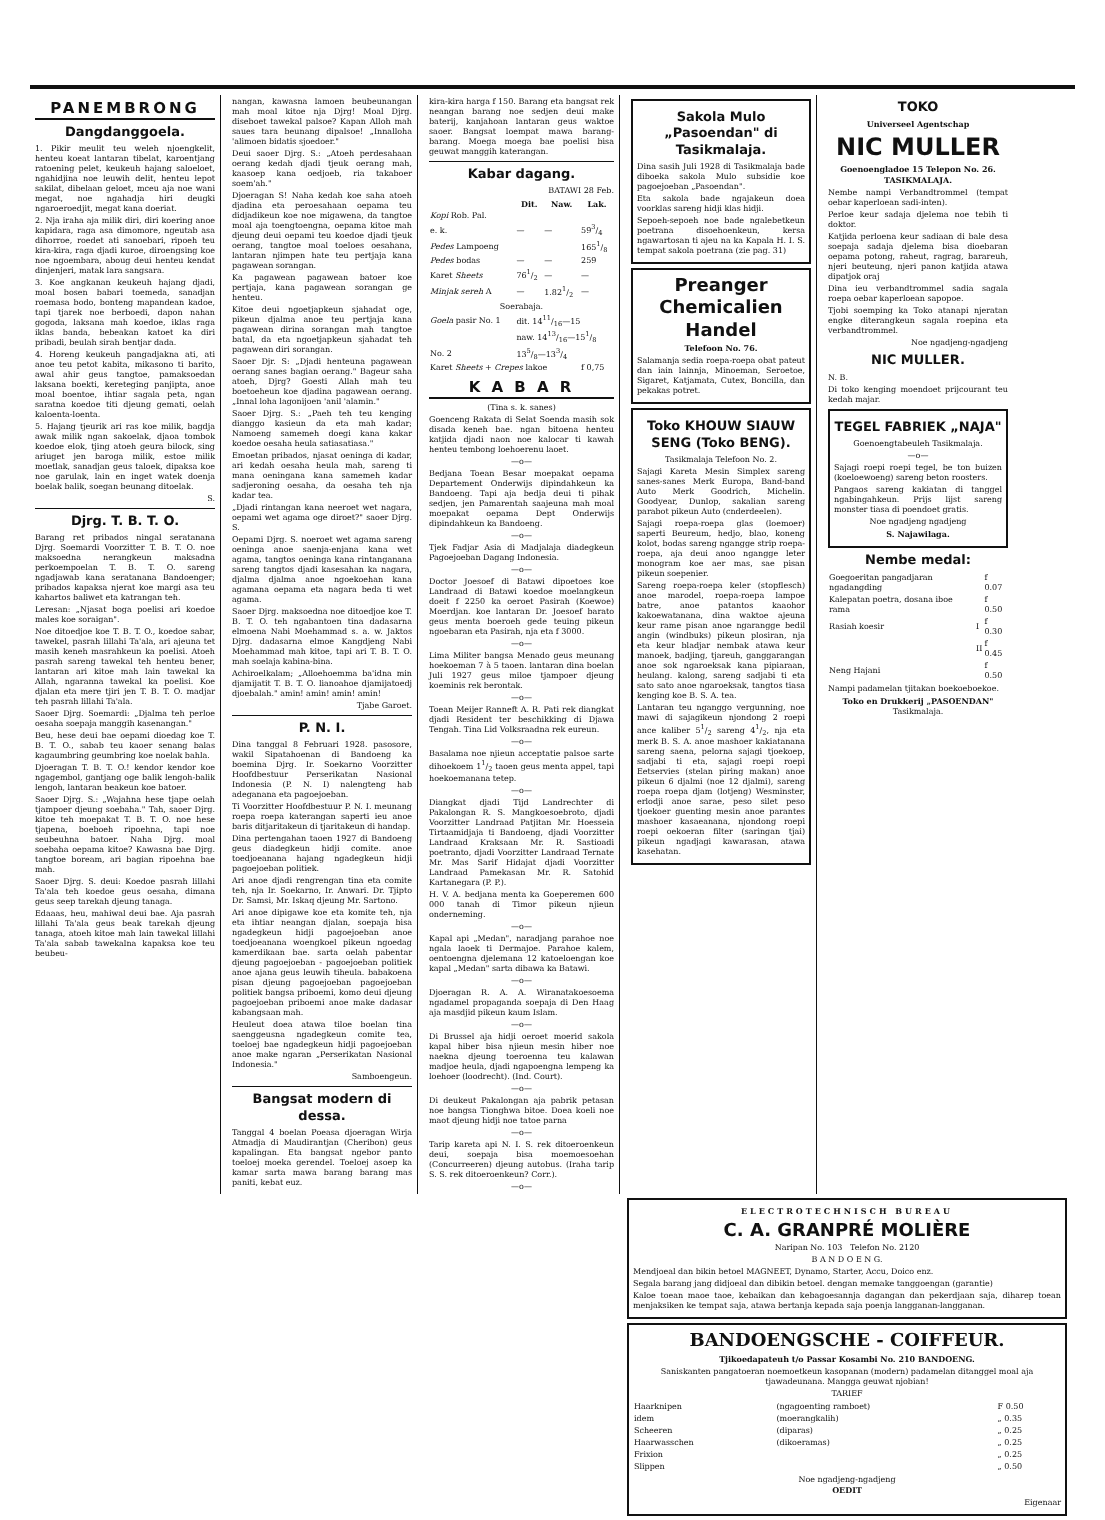PANEMBRONG
Dangdanggoela.
1. Pikir meulit teu weleh njoengkelit, henteu koeat lantaran tibelat, karoentjang ratoening pelet, keukeuh hajang saloeloet, ngahidjina noe leuwih delit, henteu lepot sakilat, dibelaan geloet, mceu aja noe wani megat, noe ngahadja hiri deugki ngaroeroedjit, megat kana doeriat.
2. Nja iraha aja milik diri, diri koering anoe kapidara, raga asa dimomore, ngeutab asa dihorroe, roedet ati sanoebari, ripoeh teu kira-kira, raga djadi kuroe, diroengsing koe noe ngoembara, aboug deui henteu kendat dinjenjeri, matak lara sangsara.
3. Koe angkanan keukeuh hajang djadi, moal bosen babari toemeda, sanadjan roemasa bodo, bonteng mapandean kadoe, tapi tjarek noe berboedi, dapon nahan gogoda, laksana mah koedoe, iklas raga iklas banda, bebeakan katoet ka diri pribadi, beulah sirah bentjar dada.
4. Horeng keukeuh pangadjakna ati, ati anoe teu petot kabita, mikasono ti barito, awal ahir geus tangtoe, pamaksoedan laksana boekti, kereteging panjipta, anoe moal boentoe, ihtiar sagala peta, ngan saratna koedoe titi djeung gemati, oelah kaloenta-loenta.
5. Hajang tjeurik ari ras koe milik, bagdja awak milik ngan sakoelak, djaoa tombok koedoe elok, tjing atoeh geura bilock, sing ariuget jen baroga milik, estoe milik moetlak, sanadjan geus taloek, dipaksa koe noe garulak, lain en inget watek doenja boelak balik, soegan beunang ditoelak.
S.
Djrg. T. B. T. O.
Barang ret pribados ningal seratanana Djrg. Soemardi Voorzitter T. B. T. O. noe maksoedna nerangkeun maksadna perkoempoelan T. B. T. O. sareng ngadjawab kana seratanana Bandoenger; pribados kapaksa njerat koe margi asa teu kahartos baliwet eta katrangan teh.
Leresan: „Njasat boga poelisi ari koedoe males koe soraigan".
Noe ditoedjoe koe T. B. T. O., koedoe sabar, tawekel, pasrah lillahi Ta'ala, ari ajeuna tet masih keneh masrahkeun ka poelisi. Atoeh pasrah sareng tawekal teh henteu bener, lantaran ari kitoe mah lain tawekal ka Allah, ngaranna tawekal ka poelisi. Koe djalan eta mere tjiri jen T. B. T. O. madjar teh pasrah lillahi Ta'ala.
Saoer Djrg. Soemardi: „Djalma teh perloe oesaha soepaja manggih kasenangan."
Beu, hese deui bae oepami dioedag koe T. B. T. O., sabab teu kaoer senang balas kagaumbring geumbring koe noelak bahla.
Djoeragan T. B. T. O.! kendor kendor koe ngagembol, gantjang oge balik lengoh-balik lengoh, lantaran beakeun koe batoer.
Saoer Djrg. S.: „Wajahna hese tjape oelah tjampoer djeung soebaha." Tah, saoer Djrg. kitoe teh moepakat T. B. T. O. noe hese tjapena, boeboeh ripoehna, tapi noe seubeuhna batoer. Naha Djrg. moal soebaha oepama kitoe? Kawasna bae Djrg. tangtoe boream, ari bagian ripoehna bae mah.
Saoer Djrg. S. deui: Koedoe pasrah lillahi Ta'ala teh koedoe geus oesaha, dimana geus seep tarekah djeung tanaga.
Edaaas, heu, mahiwal deui bae. Aja pasrah lillahi Ta'ala geus beak tarekah djeung tanaga, atoeh kitoe mah lain tawekal lillahi Ta'ala sabab tawekalna kapaksa koe teu beubeu-
nangan, kawasna lamoen beubeunangan mah moal kitoe nja Djrg! Moal Djrg. diseboet tawekal palsoe? Kapan Alloh mah saues tara beunang dipalsoe! „Innalloha 'alimoen bidatis sjoedoer."
Deui saoer Djrg. S.: „Atoeh perdesahaan oerang kedah djadi tjeuk oerang mah, kaasoep kana oedjoeb, ria takaboer soem'ah."
Djoeragan S! Naha kedah koe saha atoeh djadina eta peroesahaan oepama teu didjadikeun koe noe migawena, da tangtoe moal aja toengtoengna, oepama kitoe mah djeung deui oepami teu koedoe djadi tjeuk oerang, tangtoe moal toeloes oesahana, lantaran njimpen hate teu pertjaja kana pagawean sorangan.
Ka pagawean pagawean batoer koe pertjaja, kana pagawean sorangan ge henteu.
Kitoe deui ngoetjapkeun sjahadat oge, pikeun djalma anoe teu pertjaja kana pagawean dirina sorangan mah tangtoe batal, da eta ngoetjapkeun sjahadat teh pagawean diri sorangan.
Saoer Djr. S: „Djadi henteuna pagawean oerang sanes bagian oerang." Bageur saha atoeh, Djrg? Goesti Allah mah teu boetoeheun koe djadina pagawean oerang. „Innal loha lagonijoen 'anil 'alamin."
Saoer Djrg. S.: „Paeh teh teu kenging dianggo kasieun da eta mah kadar; Namoeng samemeh doegi kana kakar koedoe oesaha heula satiasatiasa."
Emoetan pribados, njasat oeninga di kadar, ari kedah oesaha heula mah, sareng ti mana oeningana kana samemeh kadar sadjeroning oesaha, da oesaha teh nja kadar tea.
„Djadi rintangan kana neeroet wet nagara, oepami wet agama oge diroet?" saoer Djrg. S.
Oepami Djrg. S. noeroet wet agama sareng oeninga anoe saenja-enjana kana wet agama, tangtos oeninga kana rintanganana sareng tangtos djadi kasesahan ka nagara, djalma djalma anoe ngoekoehan kana agamana oepama eta nagara beda ti wet agama.
Saoer Djrg. maksoedna noe ditoedjoe koe T. B. T. O. teh ngabantoen tina dadasarna elmoena Nabi Moehammad s. a. w. Jaktos Djrg. dadasarna elmoe Kangdjeng Nabi Moehammad mah kitoe, tapi ari T. B. T. O. mah soelaja kabina-bina.
Achiroelkalam; „Alloehoemma ba'idna min djamijatit T. B. T. O. lianoahoe djamijatoedj djoebalah." amin! amin! amin! amin!
Tjabe Garoet.
P. N. I.
Dina tanggal 8 Februari 1928. pasosore, wakil Sipatahoenan di Bandoeng ka boemina Djrg. Ir. Soekarno Voorzitter Hoofdbestuur Perserikatan Nasional Indonesia (P. N. I) nalengteng hab adeganana eta pagoejoeban.
Ti Voorzitter Hoofdbestuur P. N. I. meunang roepa roepa katerangan saperti ieu anoe baris ditjaritakeun di tjaritakeun di handap.
Dina pertengahan taoen 1927 di Bandoeng geus diadegkeun hidji comite. anoe toedjoeanana hajang ngadegkeun hidji pagoejoeban politiek.
Ari anoe djadi rengrengan tina eta comite teh, nja Ir. Soekarno, Ir. Anwari. Dr. Tjipto Dr. Samsi, Mr. Iskaq djeung Mr. Sartono.
Ari anoe dipigawe koe eta komite teh, nja eta ihtiar neangan djalan, soepaja bisa ngadegkeun hidji pagoejoeban anoe toedjoeanana woengkoel pikeun ngoedag kamerdikaan bae. sarta oelah pabentar djeung pagoejoeban - pagoejoeban politiek anoe ajana geus leuwih tiheula. babakoena pisan djeung pagoejoeban pagoejoeban politiek bangsa priboemi, komo deui djeung pagoejoeban priboemi anoe make dadasar kabangsaan mah.
Heuleut doea atawa tiloe boelan tina saenggeusna ngadegkeun comite tea, toeloej bae ngadegkeun hidji pagoejoeban anoe make ngaran „Perserikatan Nasional Indonesia."
Samboengeun.
Bangsat modern di dessa.
Tanggal 4 boelan Poeasa djoeragan Wirja Atmadja di Maudirantjan (Cheribon) geus kapalingan. Eta bangsat ngebor panto toeloej moeka gerendel. Toeloej asoep ka kamar sarta mawa barang barang mas paniti, kebat euz.
kira-kira harga f 150. Barang eta bangsat rek neangan barang noe sedjen deui make baterij, kanjahoan lantaran geus waktoe saoer. Bangsat loempat mawa barang-barang. Moega moega bae poelisi bisa geuwat manggih katerangan.
Kabar dagang.
BATAWI 28 Feb.
| | Dit. | Naw. | Lak. |
| --- | --- | --- | --- |
| Kopi Rob. Pal. | | | |
| e. k. | — | — | 593/4 |
| Pedes Lampoeng | | | 1651/8 |
| Pedes bodas | — | — | 259 |
| Karet Sheets | 761/2 | — | — |
| Minjak sereh A | — | 1.821/2 | — |
| Soerabaja. | | | |
| Goela pasir No. 1 | dit. 1411/16—15 | | |
| | naw. 1413/16—151/8 | | |
| No. 2 | 135/8—133/4 | | |
| Karet Sheets + Crepes lakoe | | | f 0,75 |
K A B A R
(Tina s. k. sanes)
Goenceng Rakata di Selat Soenda masih sok disada keneh bae. ngan bitoena henteu katjida djadi naon noe kalocar ti kawah henteu tembong loehoerenu laoet.
—o—
Bedjana Toean Besar moepakat oepama Departement Onderwijs dipindahkeun ka Bandoeng. Tapi aja bedja deui ti pihak sedjen, jen Pamarentah saajeuna mah moal moepakat oepama Dept Onderwijs dipindahkeun ka Bandoeng.
—o—
Tjek Fadjar Asia di Madjalaja diadegkeun Pagoejoeban Dagang Indonesia.
—o—
Doctor Joesoef di Batawi dipoetoes koe Landraad di Batawi koedoe moelangkeun doeit f 2250 ka oeroet Pasirah (Koewoe) Moerdjan. koe lantaran Dr. Joesoef barato geus menta boeroeh gede teuing pikeun ngoebaran eta Pasirah, nja eta f 3000.
—o—
Lima Militer bangsa Menado geus meunang hoekoeman 7 à 5 taoen. lantaran dina boelan Juli 1927 geus miloe tjampoer djeung koeminis rek berontak.
—o—
Toean Meijer Ranneft A. R. Pati rek diangkat djadi Resident ter beschikking di Djawa Tengah. Tina Lid Volksraadna rek eureun.
—o—
Basalama noe njieun acceptatie palsoe sarte dihoekoem 11/2 taoen geus menta appel, tapi hoekoemanana tetep.
—o—
Diangkat djadi Tijd Landrechter di Pakalongan R. S. Mangkoesoebroto, djadi Voorzitter Landraad Patjitan Mr. Hoesseia Tirtaamidjaja ti Bandoeng, djadi Voorzitter Landraad Kraksaan Mr. R. Sastioadi poetranto, djadi Voorzitter Landraad Ternate Mr. Mas Sarif Hidajat djadi Voorzitter Landraad Pamekasan Mr. R. Satohid Kartanegara (P. P.).
H. V. A. bedjana menta ka Goeperemen 600 000 tanah di Timor pikeun njieun onderneming.
—o—
Kapal api „Medan", naradjang parahoe noe ngala laoek ti Dermajoe. Parahoe kalem, oentoengna djelemana 12 katoeloengan koe kapal „Medan" sarta dibawa ka Batawi.
—o—
Djoeragan R. A. A. Wiranatakoesoema ngadamel propaganda soepaja di Den Haag aja masdjid pikeun kaum Islam.
—o—
Di Brussel aja hidji oeroet moerid sakola kapal hiber bisa njieun mesin hiber noe naekna djeung toeroenna teu kalawan madjoe heula, djadi ngapoengna lempeng ka loehoer (loodrecht). (Ind. Court).
—o—
Di deukeut Pakalongan aja pabrik petasan noe bangsa Tionghwa bitoe. Doea koeli noe maot djeung hidji noe tatoe parna
—o—
Tarip kareta api N. I. S. rek ditoeroenkeun deui, soepaja bisa moemoesoehan (Concurreeren) djeung autobus. (Iraha tarip S. S. rek ditoeroenkeun? Corr.).
—o—
Sakola Mulo „Pasoendan" di Tasikmalaja.
Dina sasih Juli 1928 di Tasikmalaja bade diboeka sakola Mulo subsidie koe pagoejoeban „Pasoendan".
Eta sakola bade ngajakeun doea voorklas sareng hidji klas hidji.
Sepoeh-sepoeh noe bade ngalebetkeun poetrana disoehoenkeun, kersa ngawartosan ti ajeu na ka Kapala H. I. S. tempat sakola poetrana (zie pag. 31)
Preanger Chemicalien Handel
Telefoon No. 76.
Salamanja sedia roepa-roepa obat pateut dan iain lainnja, Minoeman, Seroetoe, Sigaret, Katjamata, Cutex, Boncilla, dan pekakas potret.
Toko KHOUW SIAUW SENG (Toko BENG).
Tasikmalaja Telefoon No. 2.
Sajagi Kareta Mesin Simplex sareng sanes-sanes Merk Europa, Band-band Auto Merk Goodrich, Michelin. Goodyear, Dunlop, sakalian sareng parabot pikeun Auto (cnderdeelen).
Sajagi roepa-roepa glas (loemoer) saperti Beureum, hedjo, blao, koneng kolot, bodas sareng ngangge strip roepa-roepa, aja deui anoo ngangge leter monogram koe aer mas, sae pisan pikeun soepenier.
Sareng roepa-roepa keler (stopflesch) anoe marodel, roepa-roepa lampoe batre, anoe patantos kaaohor kakoewatanana, dina waktoe ajeuna keur rame pisan anoe ngarangge bedil angin (windbuks) pikeun plosiran, nja eta keur bladjar nembak atawa keur manoek, badjing, tjareuh, ganggarangan anoe sok ngaroeksak kana pipiaraan, heulang. kalong, sareng sadjabi ti eta sato sato anoe ngaroeksak, tangtos tiasa kenging koe B. S. A. tea.
Lantaran teu nganggo vergunning, noe mawi di sajagikeun njondong 2 roepi ance kaliber 51/2 sareng 41/2, nja eta merk B. S. A. anoe mashoer kakiatanana sareng saena, pelorna sajagi tjoekoep, sadjabi ti eta, sajagi roepi roepi Eetservies (stelan piring makan) anoe pikeun 6 djalmi (noe 12 djalmi), sareng roepa roepa djam (lotjeng) Wesminster, erlodji anoe sarae, peso silet peso tjoekoer guenting mesin anoe parantes mashoer kasaeanana, njondong roepi roepi oekoeran filter (saringan tjai) pikeun ngadjagi kawarasan, atawa kasehatan.
TOKO
Universeel Agentschap
NIC MULLER
Goenoengladoe 15 Telepon No. 26. TASIKMALAJA.
Nembe nampi Verbandtrommel (tempat oebar kaperloean sadi-inten).
Perloe keur sadaja djelema noe tebih ti doktor.
Katjida perloena keur sadiaan di bale desa soepaja sadaja djelema bisa dioebaran oepama potong, raheut, ragrag, barareuh, njeri beuteung, njeri panon katjida atawa dipatjok oraj
Dina ieu verbandtrommel sadia sagala roepa oebar kaperloean sapopoe.
Tjobi soemping ka Toko atanapi njeratan engke diterangkeun sagala roepina eta verbandtrommel.
Noe ngadjeng-ngadjeng
NIC MULLER.
N. B.
Di toko kenging moendoet prijcourant teu kedah majar.
TEGEL FABRIEK „NAJA"
Goenoengtabeuleh Tasikmalaja.
—o—
Sajagi roepi roepi tegel, be ton buizen (koeloewoeng) sareng beton roosters.
Pangaos sareng kakiatan di tanggel ngabingahkeun. Prijs lijst sareng monster tiasa di poendoet gratis.
Noe ngadjeng ngadjeng
S. Najawilaga.
Nembe medal:
| Goegoeritan pangadjaran ngadangding | | f 0.07 |
| Kalepatan poetra, dosana iboe rama | | f 0.50 |
| Rasiah koesir | I | f 0.30 |
| | II | f 0.45 |
| Neng Hajani | | f 0.50 |
Nampi padamelan tjitakan boekoeboekoe.
Toko en Drukkerij „PASOENDAN"
Tasikmalaja.
ELECTROTECHNISCH BUREAU
C. A. GRANPRÉ MOLIÈRE
Naripan No. 103 Telefon No. 2120
B A N D O E N G.
Mendjoeal dan bikin betoel MAGNEET, Dynamo, Starter, Accu, Doico enz.
Segala barang jang didjoeal dan dibikin betoel. dengan memake tanggoengan (garantie)
Kaloe toean maoe taoe, kebaikan dan kebagoesannja dagangan dan pekerdjaan saja, diharep toean menjaksiken ke tempat saja, atawa bertanja kepada saja poenja langganan-langganan.
BANDOENGSCHE - COIFFEUR.
Tjikoedapateuh t/o Passar Kosambi No. 210 BANDOENG.
Saniskanten pangatoeran noemoetkeun kasopanan (modern) padamelan ditanggel moal aja tjawadeunana. Mangga geuwat njobian!
TARIEF
| Haarknipen | (ngagoenting ramboet) | F 0.50 |
| idem | (moerangkalih) | „ 0.35 |
| Scheeren | (diparas) | „ 0.25 |
| Haarwasschen | (dikoeramas) | „ 0.25 |
| Frixion | | „ 0.25 |
| Slippen | | „ 0.50 |
Noe ngadjeng-ngadjeng
OEDIT
Eigenaar